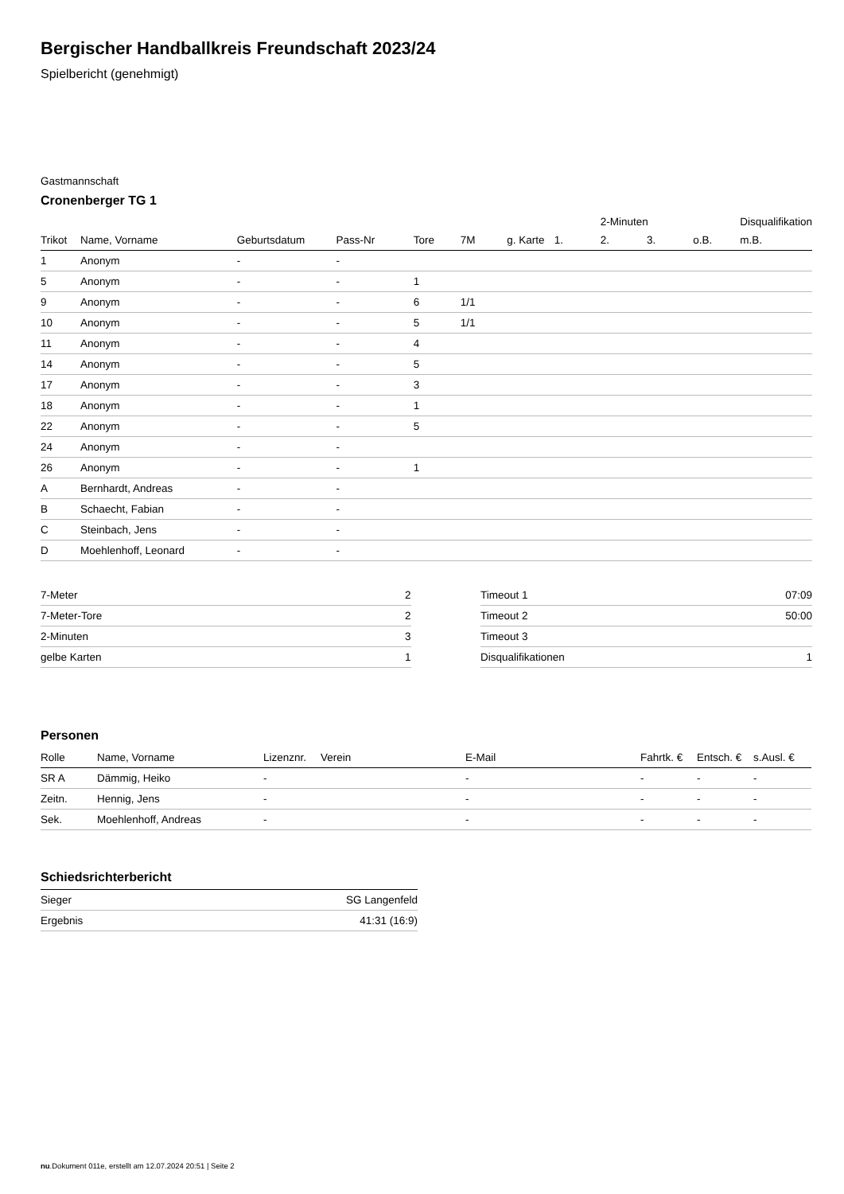Bergischer Handballkreis Freundschaft 2023/24
Spielbericht (genehmigt)
Gastmannschaft
Cronenberger TG 1
| | | | | | | | | 2-Minuten | | | Disqualifikation |
| --- | --- | --- | --- | --- | --- | --- | --- | --- | --- | --- | --- |
| Trikot | Name, Vorname | Geburtsdatum | Pass-Nr | Tore | 7M | g. Karte | 1. | 2. | 3. | o.B. | m.B. |
| 1 | Anonym | - | - | | | | | | | | |
| 5 | Anonym | - | - | 1 | | | | | | | |
| 9 | Anonym | - | - | 6 | 1/1 | | | | | | |
| 10 | Anonym | - | - | 5 | 1/1 | | | | | | |
| 11 | Anonym | - | - | 4 | | | | | | | |
| 14 | Anonym | - | - | 5 | | | | | | | |
| 17 | Anonym | - | - | 3 | | | | | | | |
| 18 | Anonym | - | - | 1 | | | | | | | |
| 22 | Anonym | - | - | 5 | | | | | | | |
| 24 | Anonym | - | - | | | | | | | | |
| 26 | Anonym | - | - | 1 | | | | | | | |
| A | Bernhardt, Andreas | - | - | | | | | | | | |
| B | Schaecht, Fabian | - | - | | | | | | | | |
| C | Steinbach, Jens | - | - | | | | | | | | |
| D | Moehlenhoff, Leonard | - | - | | | | | | | | |
| 7-Meter | 2 |
| 7-Meter-Tore | 2 |
| 2-Minuten | 3 |
| gelbe Karten | 1 |
| Timeout 1 | 07:09 |
| Timeout 2 | 50:00 |
| Timeout 3 | |
| Disqualifikationen | 1 |
Personen
| Rolle | Name, Vorname | Lizenznr. | Verein | E-Mail | Fahrtk. € | Entsch. € | s.Ausl. € |
| --- | --- | --- | --- | --- | --- | --- | --- |
| SR A | Dämmig, Heiko | - | | - | - | - | - |
| Zeitn. | Hennig, Jens | - | | - | - | - | - |
| Sek. | Moehlenhoff, Andreas | - | | - | - | - | - |
Schiedsrichterbericht
| Sieger | SG Langenfeld |
| Ergebnis | 41:31 (16:9) |
nu.Dokument 011e, erstellt am 12.07.2024 20:51 | Seite 2